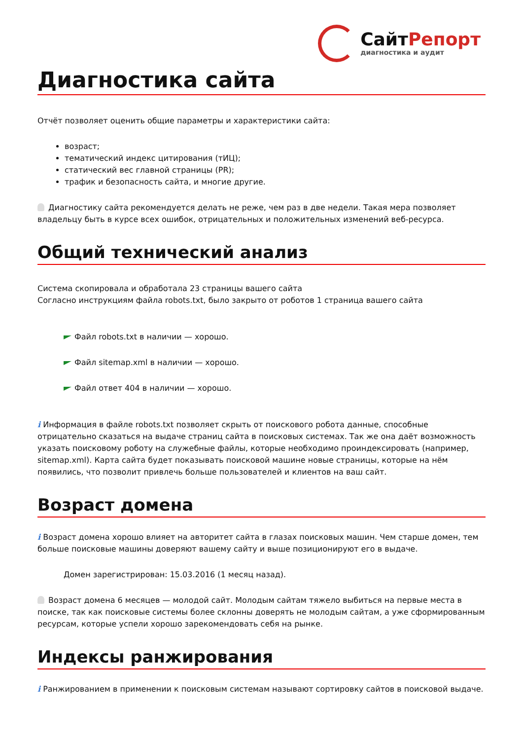СайтРепорт
диагностика и аудит
Диагностика сайта
Отчёт позволяет оценить общие параметры и характеристики сайта:
возраст;
тематический индекс цитирования (тИЦ);
статический вес главной страницы (PR);
трафик и безопасность сайта, и многие другие.
Диагностику сайта рекомендуется делать не реже, чем раз в две недели. Такая мера позволяет владельцу быть в курсе всех ошибок, отрицательных и положительных изменений веб-ресурса.
Общий технический анализ
Система скопировала и обработала 23 страницы вашего сайта
Согласно инструкциям файла robots.txt, было закрыто от роботов 1 страница вашего сайта
Файл robots.txt в наличии — хорошо.
Файл sitemap.xml в наличии — хорошо.
Файл ответ 404 в наличии — хорошо.
i Информация в файле robots.txt позволяет скрыть от поискового робота данные, способные отрицательно сказаться на выдаче страниц сайта в поисковых системах. Так же она даёт возможность указать поисковому роботу на служебные файлы, которые необходимо проиндексировать (например, sitemap.xml). Карта сайта будет показывать поисковой машине новые страницы, которые на нём появились, что позволит привлечь больше пользователей и клиентов на ваш сайт.
Возраст домена
i Возраст домена хорошо влияет на авторитет сайта в глазах поисковых машин. Чем старше домен, тем больше поисковые машины доверяют вашему сайту и выше позиционируют его в выдаче.
Домен зарегистрирован: 15.03.2016 (1 месяц назад).
Возраст домена 6 месяцев — молодой сайт. Молодым сайтам тяжело выбиться на первые места в поиске, так как поисковые системы более склонны доверять не молодым сайтам, а уже сформированным ресурсам, которые успели хорошо зарекомендовать себя на рынке.
Индексы ранжирования
i Ранжированием в применении к поисковым системам называют сортировку сайтов в поисковой выдаче.